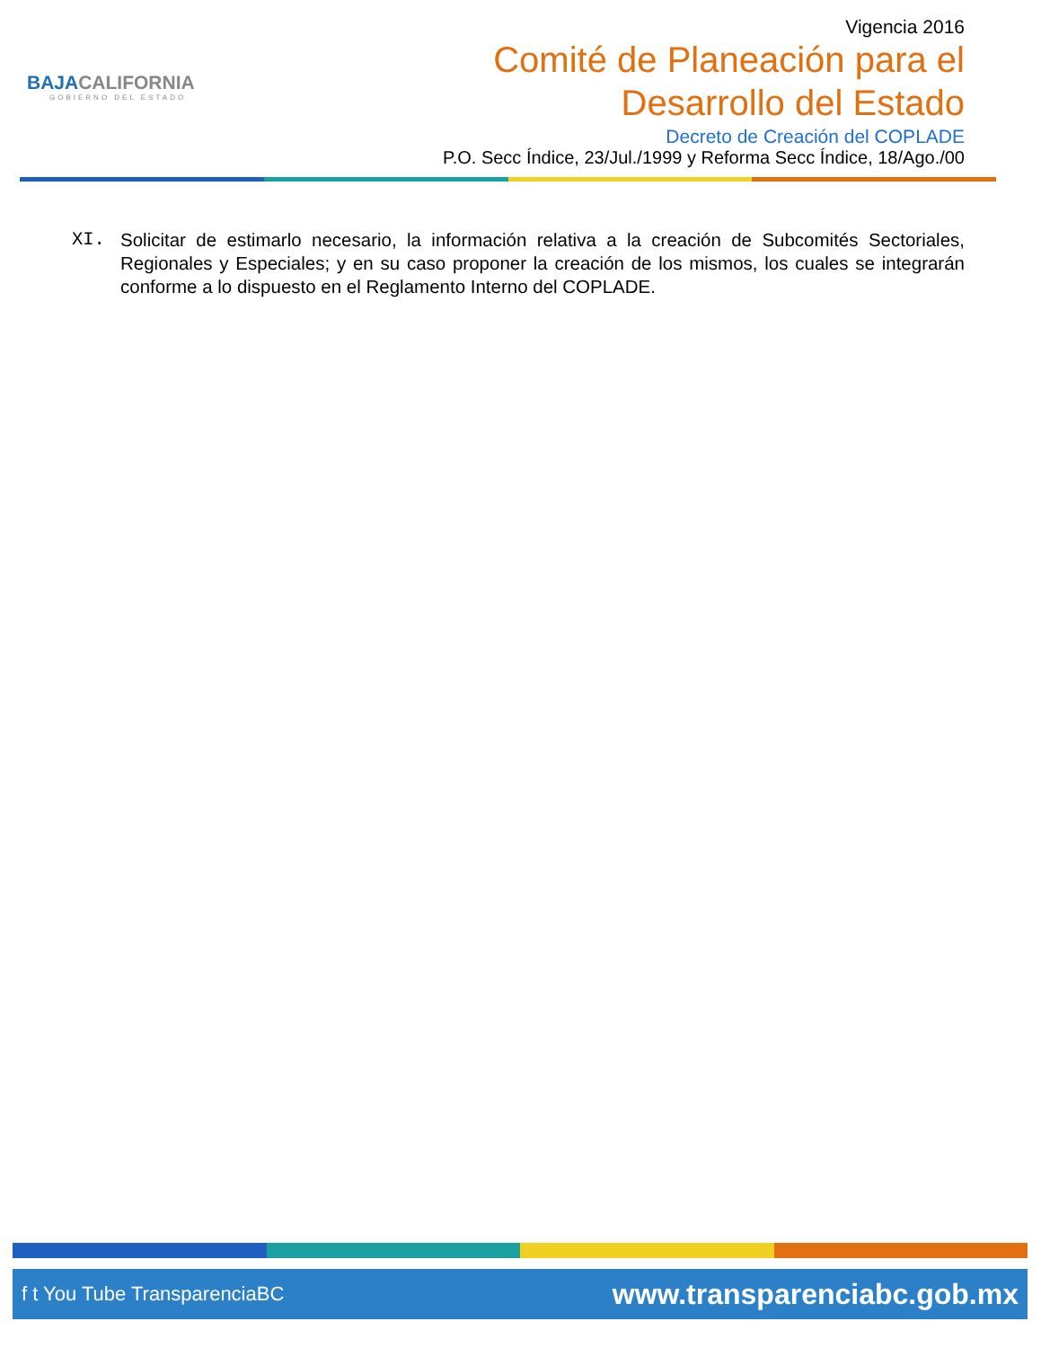BAJACALIFORNIA
GOBIERNO DEL ESTADO
Vigencia 2016
Comité de Planeación para el
Desarrollo del Estado
Decreto de Creación del COPLADE
P.O. Secc Índice, 23/Jul./1999 y Reforma Secc Índice, 18/Ago./00
XI. Solicitar de estimarlo necesario, la información relativa a la creación de Subcomités Sectoriales, Regionales y Especiales; y en su caso proponer la creación de los mismos, los cuales se integrarán conforme a lo dispuesto en el Reglamento Interno del COPLADE.
f t You Tube TransparenciaBC
www.transparenciabc.gob.mx